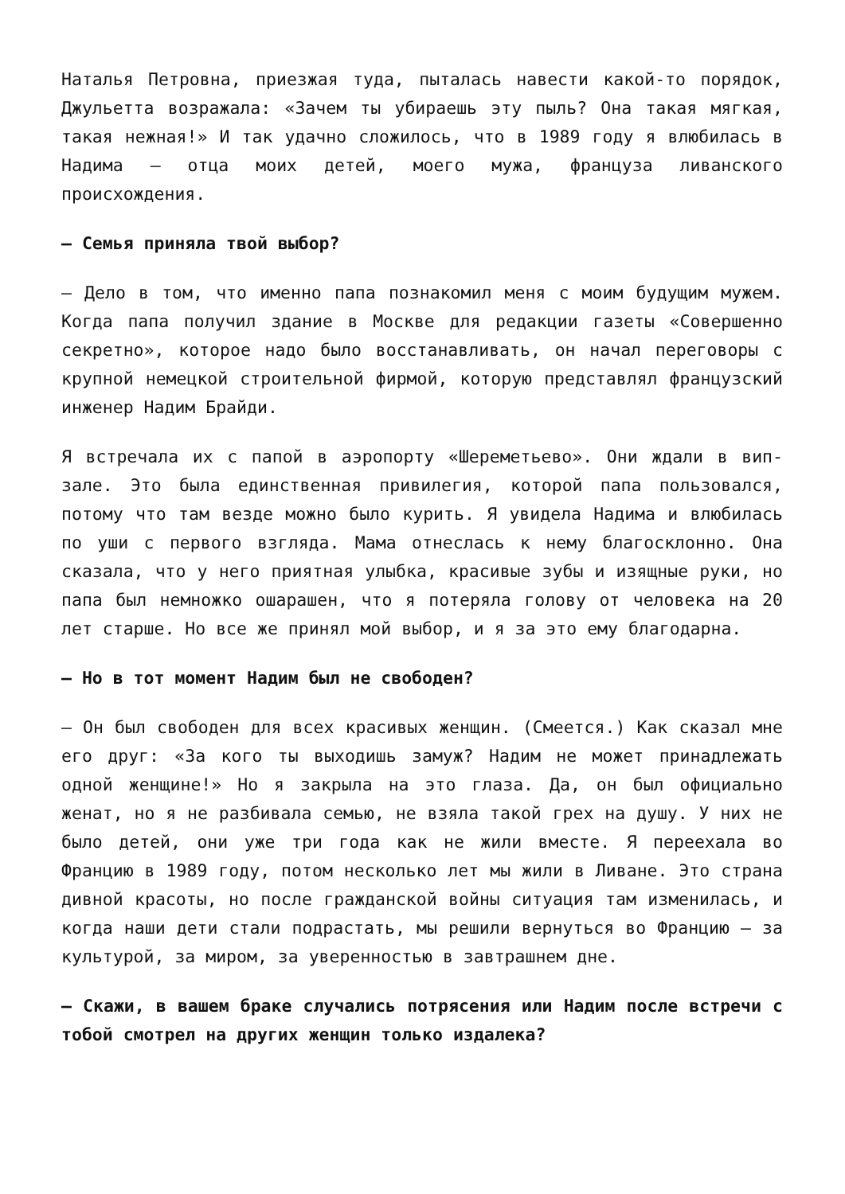Наталья Петровна, приезжая туда, пыталась навести какой-то порядок, Джульетта возражала: «Зачем ты убираешь эту пыль? Она такая мягкая, такая нежная!» И так удачно сложилось, что в 1989 году я влюбилась в Надима — отца моих детей, моего мужа, француза ливанского происхождения.
— Семья приняла твой выбор?
— Дело в том, что именно папа познакомил меня с моим будущим мужем. Когда папа получил здание в Москве для редакции газеты «Совершенно секретно», которое надо было восстанавливать, он начал переговоры с крупной немецкой строительной фирмой, которую представлял французский инженер Надим Брайди.
Я встречала их с папой в аэропорту «Шереметьево». Они ждали в вип-зале. Это была единственная привилегия, которой папа пользовался, потому что там везде можно было курить. Я увидела Надима и влюбилась по уши с первого взгляда. Мама отнеслась к нему благосклонно. Она сказала, что у него приятная улыбка, красивые зубы и изящные руки, но папа был немножко ошарашен, что я потеряла голову от человека на 20 лет старше. Но все же принял мой выбор, и я за это ему благодарна.
— Но в тот момент Надим был не свободен?
— Он был свободен для всех красивых женщин. (Смеется.) Как сказал мне его друг: «За кого ты выходишь замуж? Надим не может принадлежать одной женщине!» Но я закрыла на это глаза. Да, он был официально женат, но я не разбивала семью, не взяла такой грех на душу. У них не было детей, они уже три года как не жили вместе. Я переехала во Францию в 1989 году, потом несколько лет мы жили в Ливане. Это страна дивной красоты, но после гражданской войны ситуация там изменилась, и когда наши дети стали подрастать, мы решили вернуться во Францию — за культурой, за миром, за уверенностью в завтрашнем дне.
— Скажи, в вашем браке случались потрясения или Надим после встречи с тобой смотрел на других женщин только издалека?